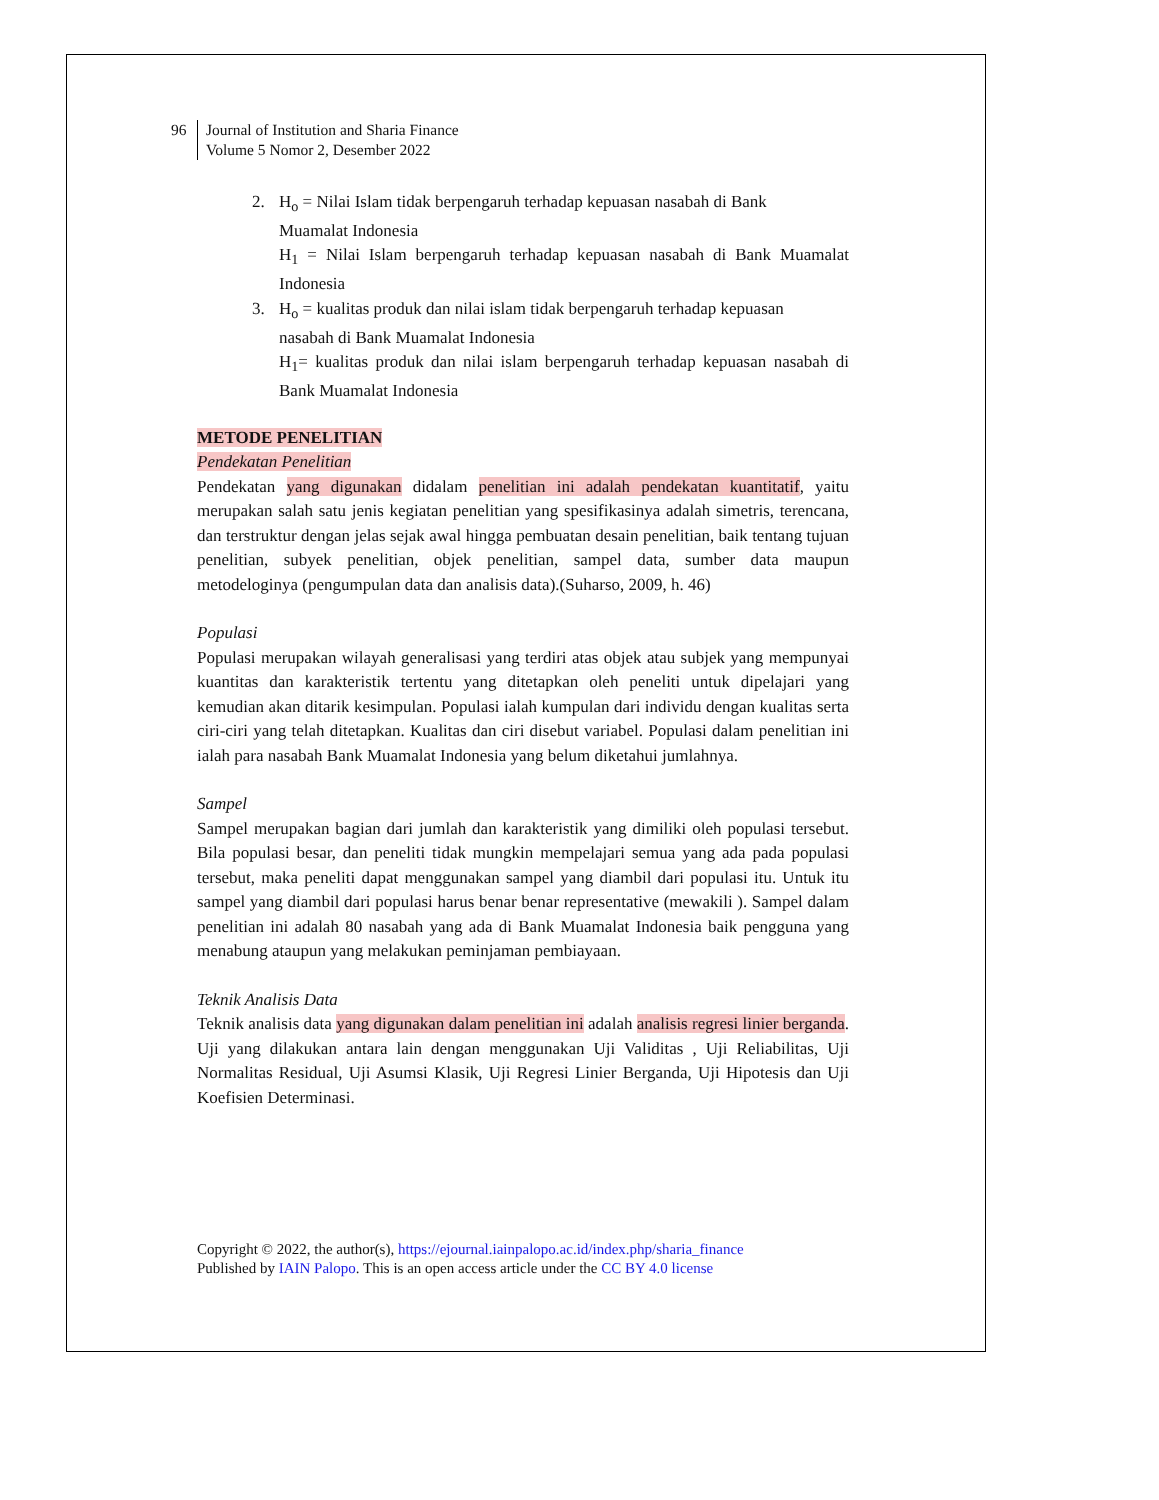96 Journal of Institution and Sharia Finance
Volume 5 Nomor 2, Desember 2022
2. H<sub>o</sub> = Nilai Islam tidak berpengaruh terhadap kepuasan nasabah di Bank
Muamalat Indonesia
H<sub>1</sub> = Nilai Islam berpengaruh terhadap kepuasan nasabah di Bank Muamalat Indonesia
3. H<sub>o</sub> = kualitas produk dan nilai islam tidak berpengaruh terhadap kepuasan
nasabah di Bank Muamalat Indonesia
H<sub>1</sub>= kualitas produk dan nilai islam berpengaruh terhadap kepuasan nasabah di Bank Muamalat Indonesia
METODE PENELITIAN
Pendekatan Penelitian
Pendekatan yang digunakan didalam penelitian ini adalah pendekatan kuantitatif, yaitu merupakan salah satu jenis kegiatan penelitian yang spesifikasinya adalah simetris, terencana, dan terstruktur dengan jelas sejak awal hingga pembuatan desain penelitian, baik tentang tujuan penelitian, subyek penelitian, objek penelitian, sampel data, sumber data maupun metodeloginya (pengumpulan data dan analisis data).(Suharso, 2009, h. 46)
Populasi
Populasi merupakan wilayah generalisasi yang terdiri atas objek atau subjek yang mempunyai kuantitas dan karakteristik tertentu yang ditetapkan oleh peneliti untuk dipelajari yang kemudian akan ditarik kesimpulan. Populasi ialah kumpulan dari individu dengan kualitas serta ciri-ciri yang telah ditetapkan. Kualitas dan ciri disebut variabel. Populasi dalam penelitian ini ialah para nasabah Bank Muamalat Indonesia yang belum diketahui jumlahnya.
Sampel
Sampel merupakan bagian dari jumlah dan karakteristik yang dimiliki oleh populasi tersebut. Bila populasi besar, dan peneliti tidak mungkin mempelajari semua yang ada pada populasi tersebut, maka peneliti dapat menggunakan sampel yang diambil dari populasi itu. Untuk itu sampel yang diambil dari populasi harus benar benar representative (mewakili ). Sampel dalam penelitian ini adalah 80 nasabah yang ada di Bank Muamalat Indonesia baik pengguna yang menabung ataupun yang melakukan peminjaman pembiayaan.
Teknik Analisis Data
Teknik analisis data yang digunakan dalam penelitian ini adalah analisis regresi linier berganda. Uji yang dilakukan antara lain dengan menggunakan Uji Validitas , Uji Reliabilitas, Uji Normalitas Residual, Uji Asumsi Klasik, Uji Regresi Linier Berganda, Uji Hipotesis dan Uji Koefisien Determinasi.
Copyright © 2022, the author(s), https://ejournal.iainpalopo.ac.id/index.php/sharia_finance
Published by IAIN Palopo. This is an open access article under the CC BY 4.0 license